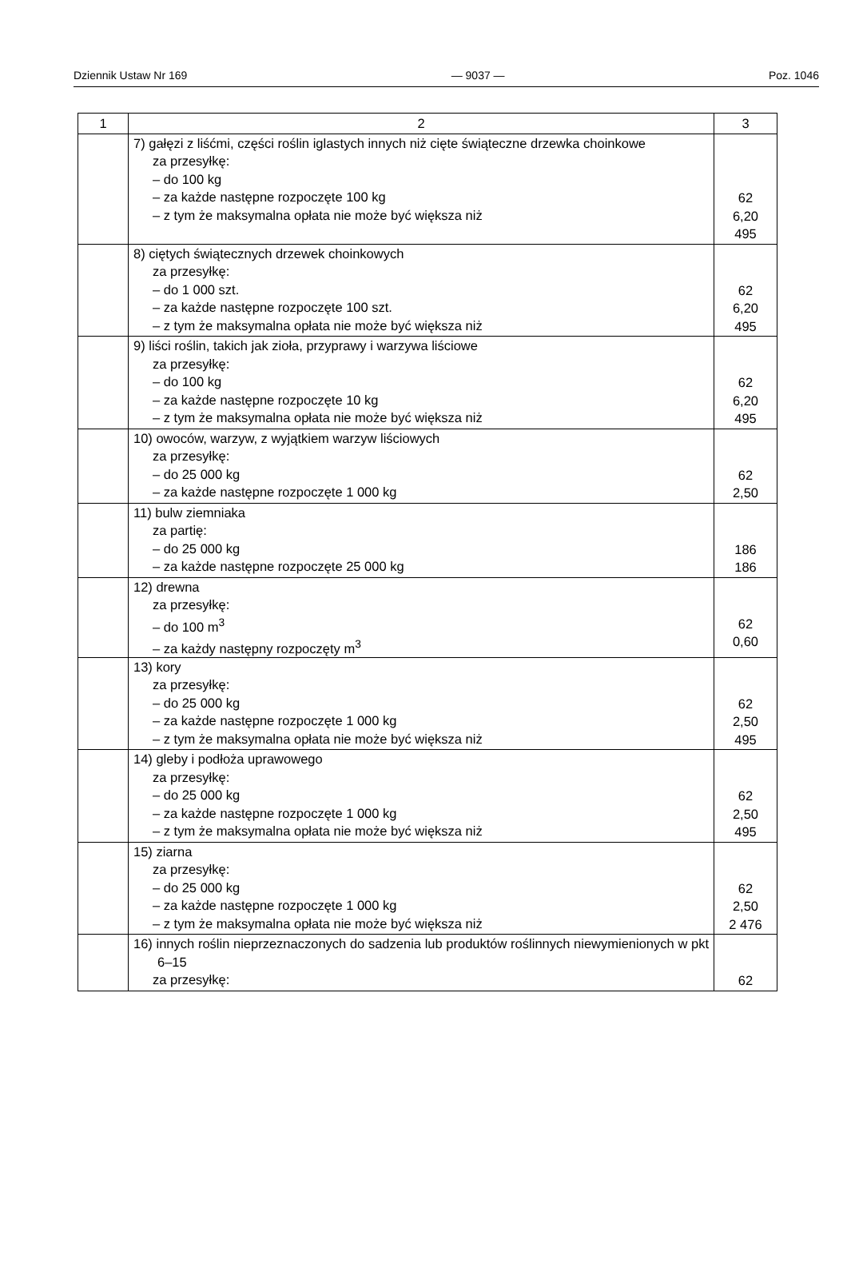Dziennik Ustaw Nr 169 — 9037 — Poz. 1046
| 1 | 2 | 3 |
| --- | --- | --- |
| | 7) gałęzi z liśćmi, części roślin iglastych innych niż cięte świąteczne drzewka choinkowe za przesyłkę: – do 100 kg – za każde następne rozpoczęte 100 kg – z tym że maksymalna opłata nie może być większa niż | 62 6,20 495 |
| | 8) ciętych świątecznych drzewek choinkowych za przesyłkę: – do 1 000 szt. – za każde następne rozpoczęte 100 szt. – z tym że maksymalna opłata nie może być większa niż | 62 6,20 495 |
| | 9) liści roślin, takich jak zioła, przyprawy i warzywa liściowe za przesyłkę: – do 100 kg – za każde następne rozpoczęte 10 kg – z tym że maksymalna opłata nie może być większa niż | 62 6,20 495 |
| | 10) owoców, warzyw, z wyjątkiem warzyw liściowych za przesyłkę: – do 25 000 kg – za każde następne rozpoczęte 1 000 kg | 62 2,50 |
| | 11) bulw ziemniaka za partię: – do 25 000 kg – za każde następne rozpoczęte 25 000 kg | 186 186 |
| | 12) drewna za przesyłkę: – do 100 m<sup>3</sup> – za każdy następny rozpoczęty m<sup>3</sup> | 62 0,60 |
| | 13) kory za przesyłkę: – do 25 000 kg – za każde następne rozpoczęte 1 000 kg – z tym że maksymalna opłata nie może być większa niż | 62 2,50 495 |
| | 14) gleby i podłoża uprawowego za przesyłkę: – do 25 000 kg – za każde następne rozpoczęte 1 000 kg – z tym że maksymalna opłata nie może być większa niż | 62 2,50 495 |
| | 15) ziarna za przesyłkę: – do 25 000 kg – za każde następne rozpoczęte 1 000 kg – z tym że maksymalna opłata nie może być większa niż | 62 2,50 2 476 |
| | 16) innych roślin nieprzeznaczonych do sadzenia lub produktów roślinnych niewymienionych w pkt 6–15 za przesyłkę: | 62 |